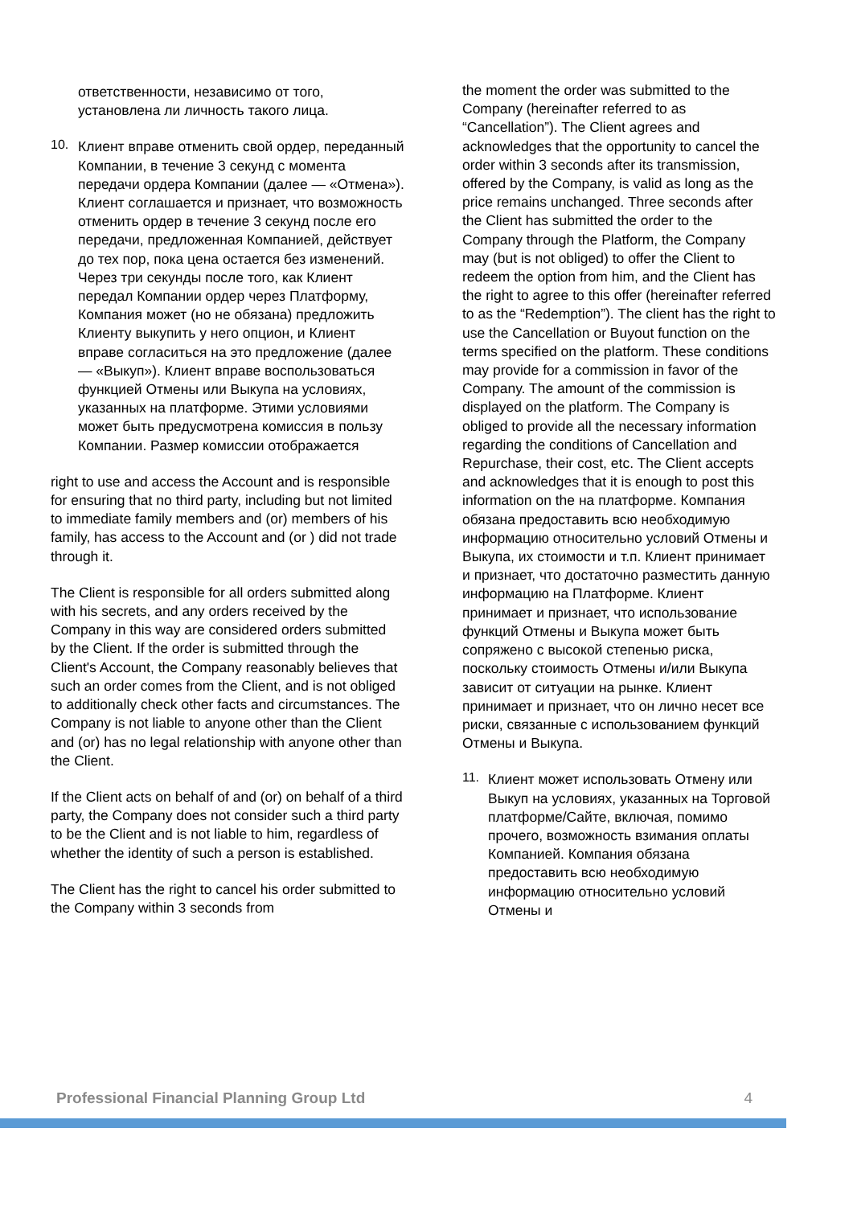ответственности, независимо от того, установлена ли личность такого лица.
10.
Клиент вправе отменить свой ордер, переданный Компании, в течение 3 секунд с момента передачи ордера Компании (далее — «Отмена»). Клиент соглашается и признает, что возможность отменить ордер в течение 3 секунд после его передачи, предложенная Компанией, действует до тех пор, пока цена остается без изменений. Через три секунды после того, как Клиент передал Компании ордер через Платформу, Компания может (но не обязана) предложить Клиенту выкупить у него опцион, и Клиент вправе согласиться на это предложение (далее — «Выкуп»). Клиент вправе воспользоваться функцией Отмены или Выкупа на условиях, указанных на платформе. Этими условиями может быть предусмотрена комиссия в пользу Компании. Размер комиссии отображается
right to use and access the Account and is responsible for ensuring that no third party, including but not limited to immediate family members and (or) members of his family, has access to the Account and (or ) did not trade through it.
The Client is responsible for all orders submitted along with his secrets, and any orders received by the Company in this way are considered orders submitted by the Client. If the order is submitted through the Client's Account, the Company reasonably believes that such an order comes from the Client, and is not obliged to additionally check other facts and circumstances. The Company is not liable to anyone other than the Client and (or) has no legal relationship with anyone other than the Client.
If the Client acts on behalf of and (or) on behalf of a third party, the Company does not consider such a third party to be the Client and is not liable to him, regardless of whether the identity of such a person is established.
The Client has the right to cancel his order submitted to the Company within 3 seconds from
the moment the order was submitted to the Company (hereinafter referred to as “Cancellation”). The Client agrees and acknowledges that the opportunity to cancel the order within 3 seconds after its transmission, offered by the Company, is valid as long as the price remains unchanged. Three seconds after the Client has submitted the order to the Company through the Platform, the Company may (but is not obliged) to offer the Client to redeem the option from him, and the Client has the right to agree to this offer (hereinafter referred to as the “Redemption”). The client has the right to use the Cancellation or Buyout function on the terms specified on the platform. These conditions may provide for a commission in favor of the Company. The amount of the commission is displayed on the platform. The Company is obliged to provide all the necessary information regarding the conditions of Cancellation and Repurchase, their cost, etc. The Client accepts and acknowledges that it is enough to post this information on the на платформе. Компания обязана предоставить всю необходимую информацию относительно условий Отмены и Выкупа, их стоимости и т.п. Клиент принимает и признает, что достаточно разместить данную информацию на Платформе. Клиент принимает и признает, что использование функций Отмены и Выкупа может быть сопряжено с высокой степенью риска, поскольку стоимость Отмены и/или Выкупа зависит от ситуации на рынке. Клиент принимает и признает, что он лично несет все риски, связанные с использованием функций Отмены и Выкупа.
11.
Клиент может использовать Отмену или Выкуп на условиях, указанных на Торговой платформе/Сайте, включая, помимо прочего, возможность взимания оплаты Компанией. Компания обязана предоставить всю необходимую информацию относительно условий Отмены и
Professional Financial Planning Group Ltd 4